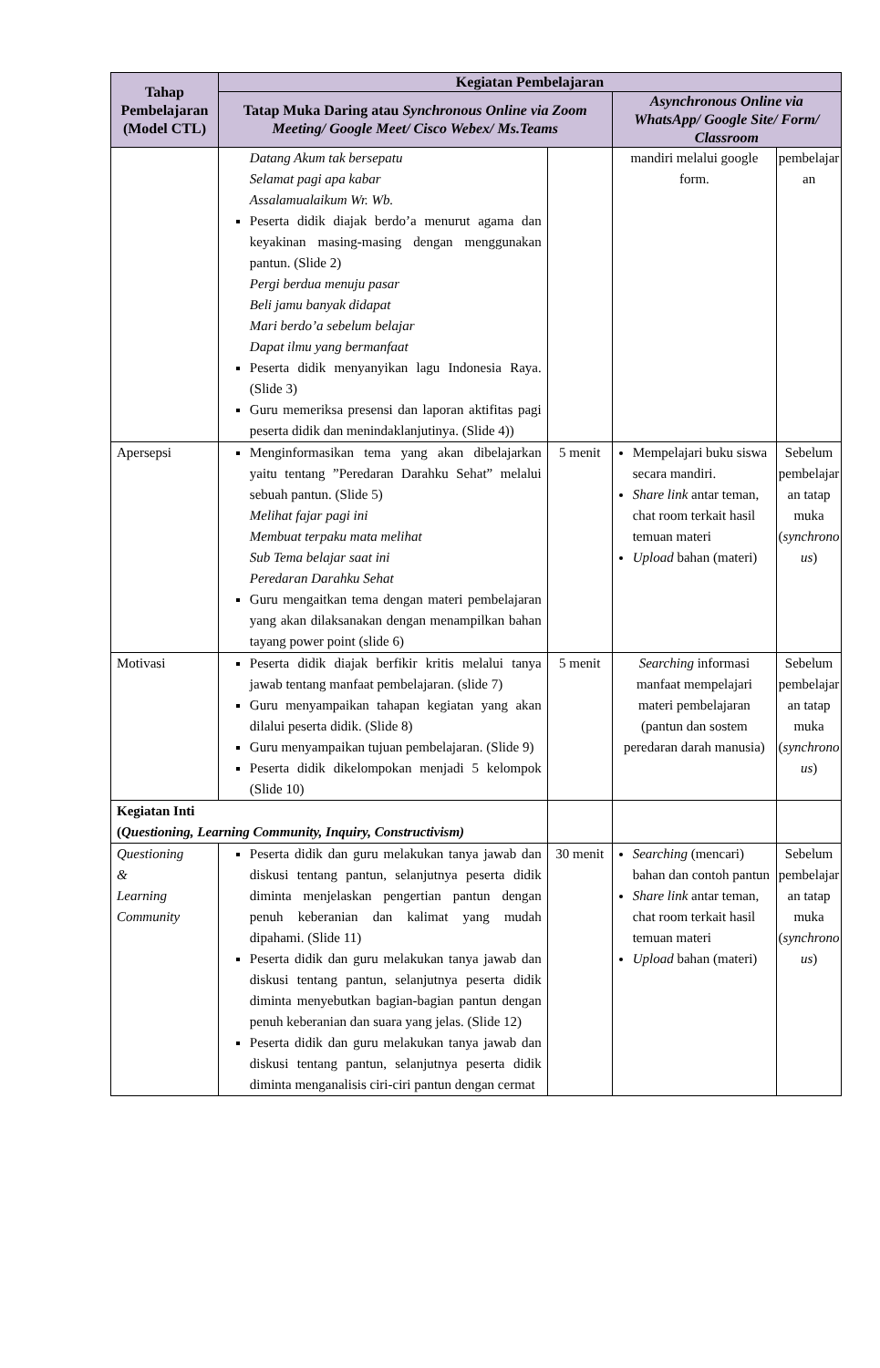| Tahap Pembelajaran (Model CTL) | Kegiatan Pembelajaran | | | |
| --- | --- | --- | --- | --- |
| | Tatap Muka Daring atau Synchronous Online via Zoom Meeting/ Google Meet/ Cisco Webex/ Ms.Teams | | Asynchronous Online via WhatsApp/ Google Site/ Form/ Classroom | |
| | Datang Akum tak bersepatu Selamat pagi apa kabar Assalamualaikum Wr. Wb. Peserta didik diajak berdo’a menurut agama dan keyakinan masing-masing dengan menggunakan pantun. (Slide 2) Pergi berdua menuju pasar Beli jamu banyak didapat Mari berdo’a sebelum belajar Dapat ilmu yang bermanfaat Peserta didik menyanyikan lagu Indonesia Raya. (Slide 3) Guru memeriksa presensi dan laporan aktifitas pagi peserta didik dan menindaklanjutinya. (Slide 4)) | | mandiri melalui google form. | pembelajar an |
| Apersepsi | Menginformasikan tema yang akan dibelajarkan yaitu tentang ”Peredaran Darahku Sehat” melalui sebuah pantun. (Slide 5) Melihat fajar pagi ini Membuat terpaku mata melihat Sub Tema belajar saat ini Peredaran Darahku Sehat Guru mengaitkan tema dengan materi pembelajaran yang akan dilaksanakan dengan menampilkan bahan tayang power point (slide 6) | 5 menit | Mempelajari buku siswa secara mandiri. Share link antar teman, chat room terkait hasil temuan materi Upload bahan (materi) | Sebelum pembelajar an tatap muka ( synchrono us ) |
| Motivasi | Peserta didik diajak berfikir kritis melalui tanya jawab tentang manfaat pembelajaran. (slide 7) Guru menyampaikan tahapan kegiatan yang akan dilalui peserta didik. (Slide 8) Guru menyampaikan tujuan pembelajaran. (Slide 9) Peserta didik dikelompokan menjadi 5 kelompok (Slide 10) | 5 menit | Searching informasi manfaat mempelajari materi pembelajaran (pantun dan sostem peredaran darah manusia) | Sebelum pembelajar an tatap muka ( synchrono us ) |
| Kegiatan Inti ( Questioning, Learning Community, Inquiry, Constructivism) | | | | |
| Questioning & Learning Community | Peserta didik dan guru melakukan tanya jawab dan diskusi tentang pantun, selanjutnya peserta didik diminta menjelaskan pengertian pantun dengan penuh keberanian dan kalimat yang mudah dipahami. (Slide 11) Peserta didik dan guru melakukan tanya jawab dan diskusi tentang pantun, selanjutnya peserta didik diminta menyebutkan bagian-bagian pantun dengan penuh keberanian dan suara yang jelas. (Slide 12) Peserta didik dan guru melakukan tanya jawab dan diskusi tentang pantun, selanjutnya peserta didik diminta menganalisis ciri-ciri pantun dengan cermat | 30 menit | Searching (mencari) bahan dan contoh pantun Share link antar teman, chat room terkait hasil temuan materi Upload bahan (materi) | Sebelum pembelajar an tatap muka ( synchrono us ) |